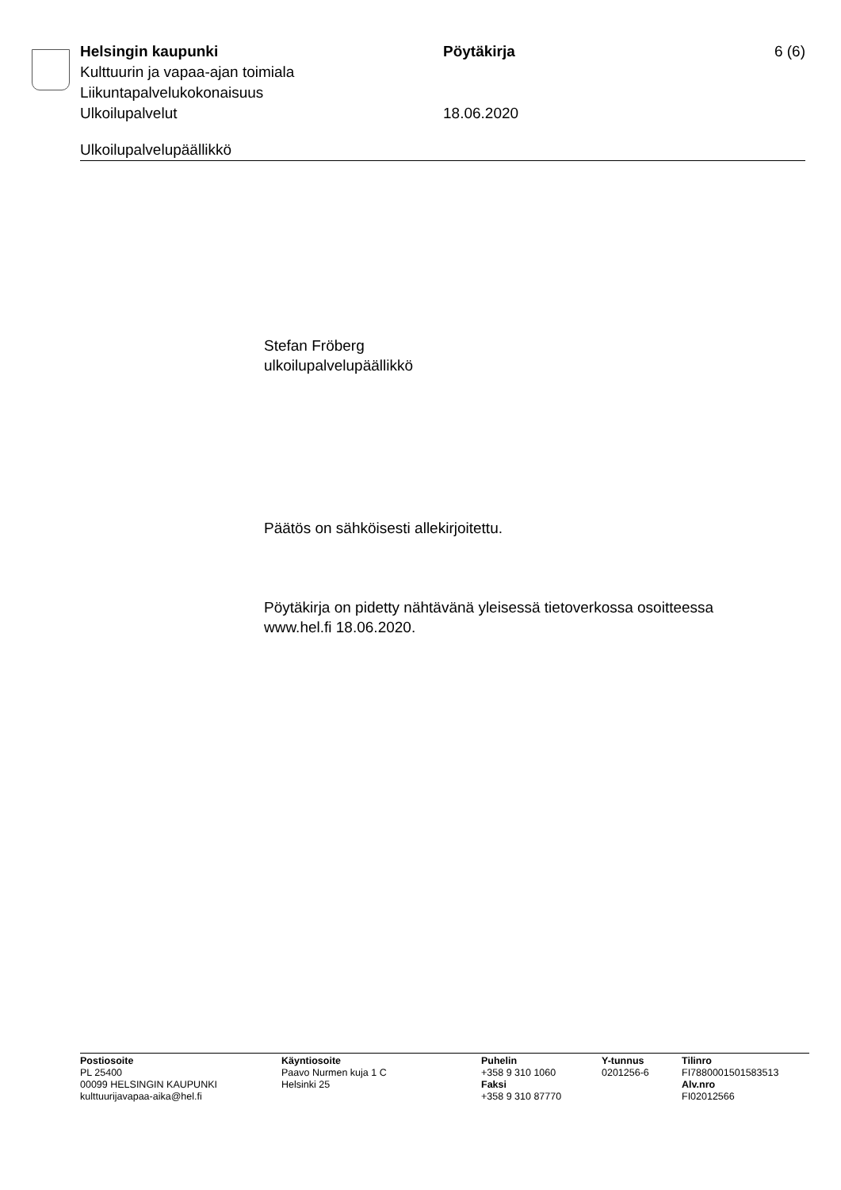Helsingin kaupunki Pöytäkirja 6 (6)
Kulttuurin ja vapaa-ajan toimiala
Liikuntapalvelukokonaisuus
Ulkoilupalvelut 18.06.2020
Ulkoilupalvelupäällikkö
Stefan Fröberg
ulkoilupalvelupäällikkö
Päätös on sähköisesti allekirjoitettu.
Pöytäkirja on pidetty nähtävänä yleisessä tietoverkossa osoitteessa www.hel.fi 18.06.2020.
Postiosoite
PL 25400
00099 HELSINGIN KAUPUNKI
kulttuurijavapaa-aika@hel.fi
Käyntiosoite
Paavo Nurmen kuja 1 C
Helsinki 25
Puhelin
+358 9 310 1060
Faksi
+358 9 310 87770
Y-tunnus
0201256-6
Tilinro
FI7880001501583513
Alv.nro
FI02012566